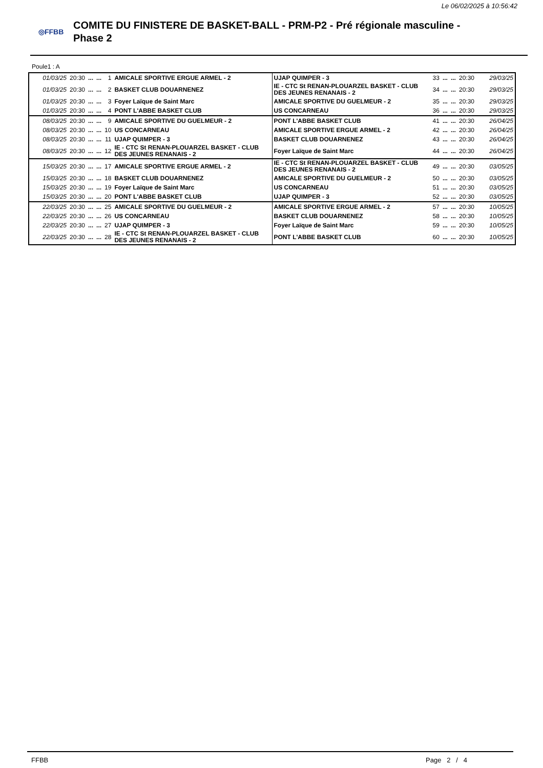Le 06/02/2025 à 10:56:42
◎FFBB
COMITE DU FINISTERE DE BASKET-BALL - PRM-P2 - Pré régionale masculine -
Phase 2
Poule1 : A
| 01/03/25 | 20:30 | ... | ... | 1 | AMICALE SPORTIVE ERGUE ARMEL - 2 | UJAP QUIMPER - 3 | 33 | ... | ... | 20:30 | 29/03/25 |
| 01/03/25 | 20:30 | ... | ... | 2 | BASKET CLUB DOUARNENEZ | IE - CTC St RENAN-PLOUARZEL BASKET - CLUB DES JEUNES RENANAIS - 2 | 34 | ... | ... | 20:30 | 29/03/25 |
| 01/03/25 | 20:30 | ... | ... | 3 | Foyer Laïque de Saint Marc | AMICALE SPORTIVE DU GUELMEUR - 2 | 35 | ... | ... | 20:30 | 29/03/25 |
| 01/03/25 | 20:30 | ... | ... | 4 | PONT L'ABBE BASKET CLUB | US CONCARNEAU | 36 | ... | ... | 20:30 | 29/03/25 |
| 08/03/25 | 20:30 | ... | ... | 9 | AMICALE SPORTIVE DU GUELMEUR - 2 | PONT L'ABBE BASKET CLUB | 41 | ... | ... | 20:30 | 26/04/25 |
| 08/03/25 | 20:30 | ... | ... | 10 | US CONCARNEAU | AMICALE SPORTIVE ERGUE ARMEL - 2 | 42 | ... | ... | 20:30 | 26/04/25 |
| 08/03/25 | 20:30 | ... | ... | 11 | UJAP QUIMPER - 3 | BASKET CLUB DOUARNENEZ | 43 | ... | ... | 20:30 | 26/04/25 |
| 08/03/25 | 20:30 | ... | ... | 12 | IE - CTC St RENAN-PLOUARZEL BASKET - CLUB DES JEUNES RENANAIS - 2 | Foyer Laïque de Saint Marc | 44 | ... | ... | 20:30 | 26/04/25 |
| 15/03/25 | 20:30 | ... | ... | 17 | AMICALE SPORTIVE ERGUE ARMEL - 2 | IE - CTC St RENAN-PLOUARZEL BASKET - CLUB DES JEUNES RENANAIS - 2 | 49 | ... | ... | 20:30 | 03/05/25 |
| 15/03/25 | 20:30 | ... | ... | 18 | BASKET CLUB DOUARNENEZ | AMICALE SPORTIVE DU GUELMEUR - 2 | 50 | ... | ... | 20:30 | 03/05/25 |
| 15/03/25 | 20:30 | ... | ... | 19 | Foyer Laïque de Saint Marc | US CONCARNEAU | 51 | ... | ... | 20:30 | 03/05/25 |
| 15/03/25 | 20:30 | ... | ... | 20 | PONT L'ABBE BASKET CLUB | UJAP QUIMPER - 3 | 52 | ... | ... | 20:30 | 03/05/25 |
| 22/03/25 | 20:30 | ... | ... | 25 | AMICALE SPORTIVE DU GUELMEUR - 2 | AMICALE SPORTIVE ERGUE ARMEL - 2 | 57 | ... | ... | 20:30 | 10/05/25 |
| 22/03/25 | 20:30 | ... | ... | 26 | US CONCARNEAU | BASKET CLUB DOUARNENEZ | 58 | ... | ... | 20:30 | 10/05/25 |
| 22/03/25 | 20:30 | ... | ... | 27 | UJAP QUIMPER - 3 | Foyer Laïque de Saint Marc | 59 | ... | ... | 20:30 | 10/05/25 |
| 22/03/25 | 20:30 | ... | ... | 28 | IE - CTC St RENAN-PLOUARZEL BASKET - CLUB DES JEUNES RENANAIS - 2 | PONT L'ABBE BASKET CLUB | 60 | ... | ... | 20:30 | 10/05/25 |
FFBB Page 2 / 4